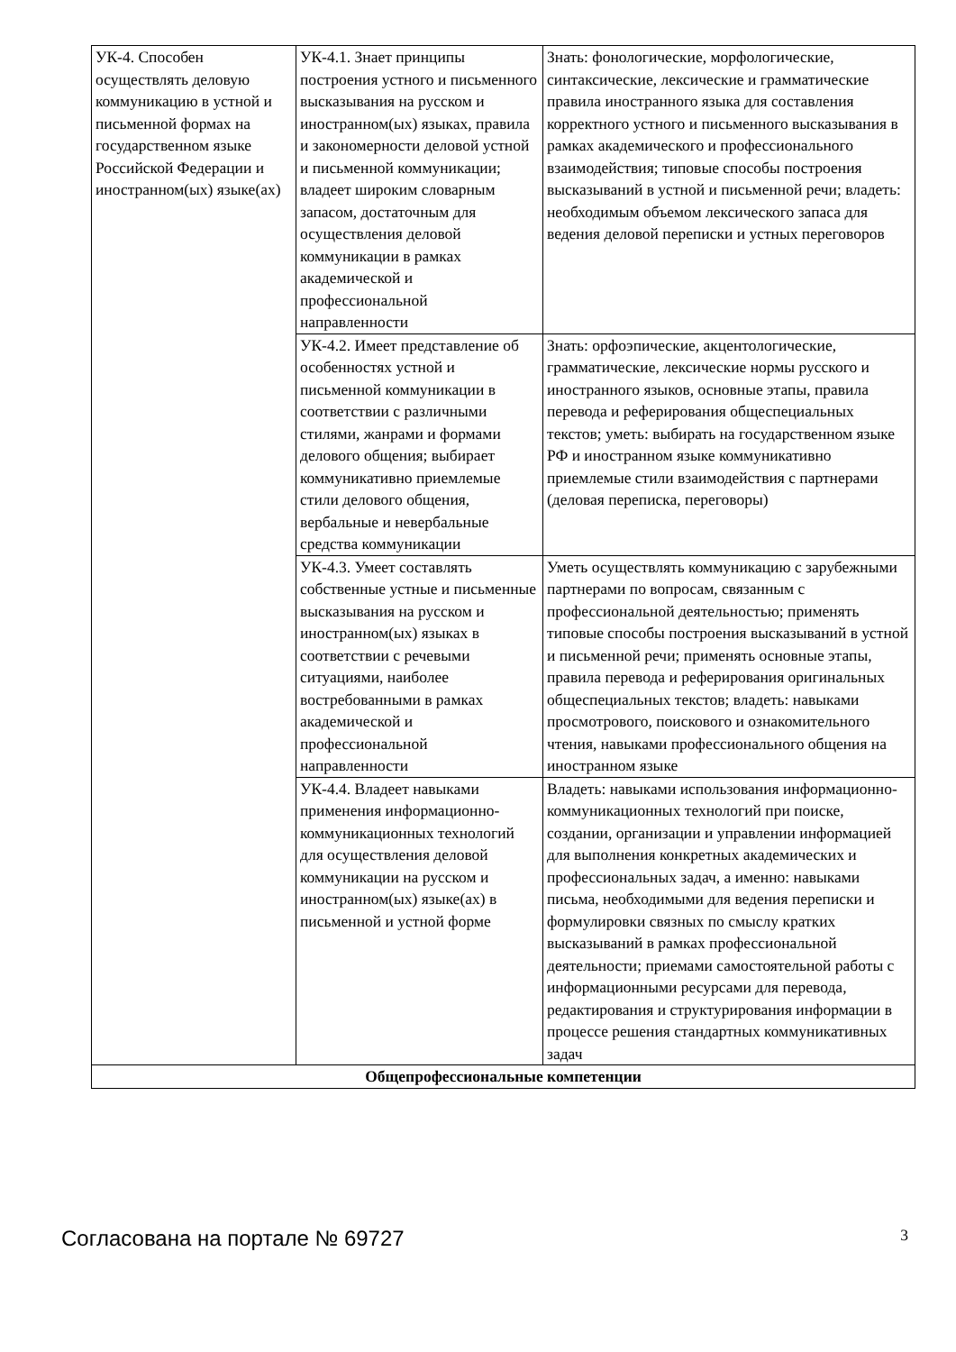| УК-4. Способен осуществлять деловую коммуникацию в устной и письменной формах на государственном языке Российской Федерации и иностранном(ых) языке(ах) | УК-4.1. Знает принципы построения устного и письменного высказывания на русском и иностранном(ых) языках, правила и закономерности деловой устной и письменной коммуникации; владеет широким словарным запасом, достаточным для осуществления деловой коммуникации в рамках академической и профессиональной направленности | Знать: фонологические, морфологические, синтаксические, лексические и грамматические правила иностранного языка для составления корректного устного и письменного высказывания в рамках академического и профессионального взаимодействия; типовые способы построения высказываний в устной и письменной речи; владеть: необходимым объемом лексического запаса для ведения деловой переписки и устных переговоров |
| | УК-4.2. Имеет представление об особенностях устной и письменной коммуникации в соответствии с различными стилями, жанрами и формами делового общения; выбирает коммуникативно приемлемые стили делового общения, вербальные и невербальные средства коммуникации | Знать: орфоэпические, акцентологические, грамматические, лексические нормы русского и иностранного языков, основные этапы, правила перевода и реферирования общеспециальных текстов; уметь: выбирать на государственном языке РФ и иностранном языке коммуникативно приемлемые стили взаимодействия с партнерами (деловая переписка, переговоры) |
| | УК-4.3. Умеет составлять собственные устные и письменные высказывания на русском и иностранном(ых) языках в соответствии с речевыми ситуациями, наиболее востребованными в рамках академической и профессиональной направленности | Уметь осуществлять коммуникацию с зарубежными партнерами по вопросам, связанным с профессиональной деятельностью; применять типовые способы построения высказываний в устной и письменной речи; применять основные этапы, правила перевода и реферирования оригинальных общеспециальных текстов; владеть: навыками просмотрового, поискового и ознакомительного чтения, навыками профессионального общения на иностранном языке |
| | УК-4.4. Владеет навыками применения информационно-коммуникационных технологий для осуществления деловой коммуникации на русском и иностранном(ых) языке(ах) в письменной и устной форме | Владеть: навыками использования информационно-коммуникационных технологий при поиске, создании, организации и управлении информацией для выполнения конкретных академических и профессиональных задач, а именно: навыками письма, необходимыми для ведения переписки и формулировки связных по смыслу кратких высказываний в рамках профессиональной деятельности; приемами самостоятельной работы с информационными ресурсами для перевода, редактирования и структурирования информации в процессе решения стандартных коммуникативных задач |
| Общепрофессиональные компетенции | | |
Согласована на портале № 69727 3